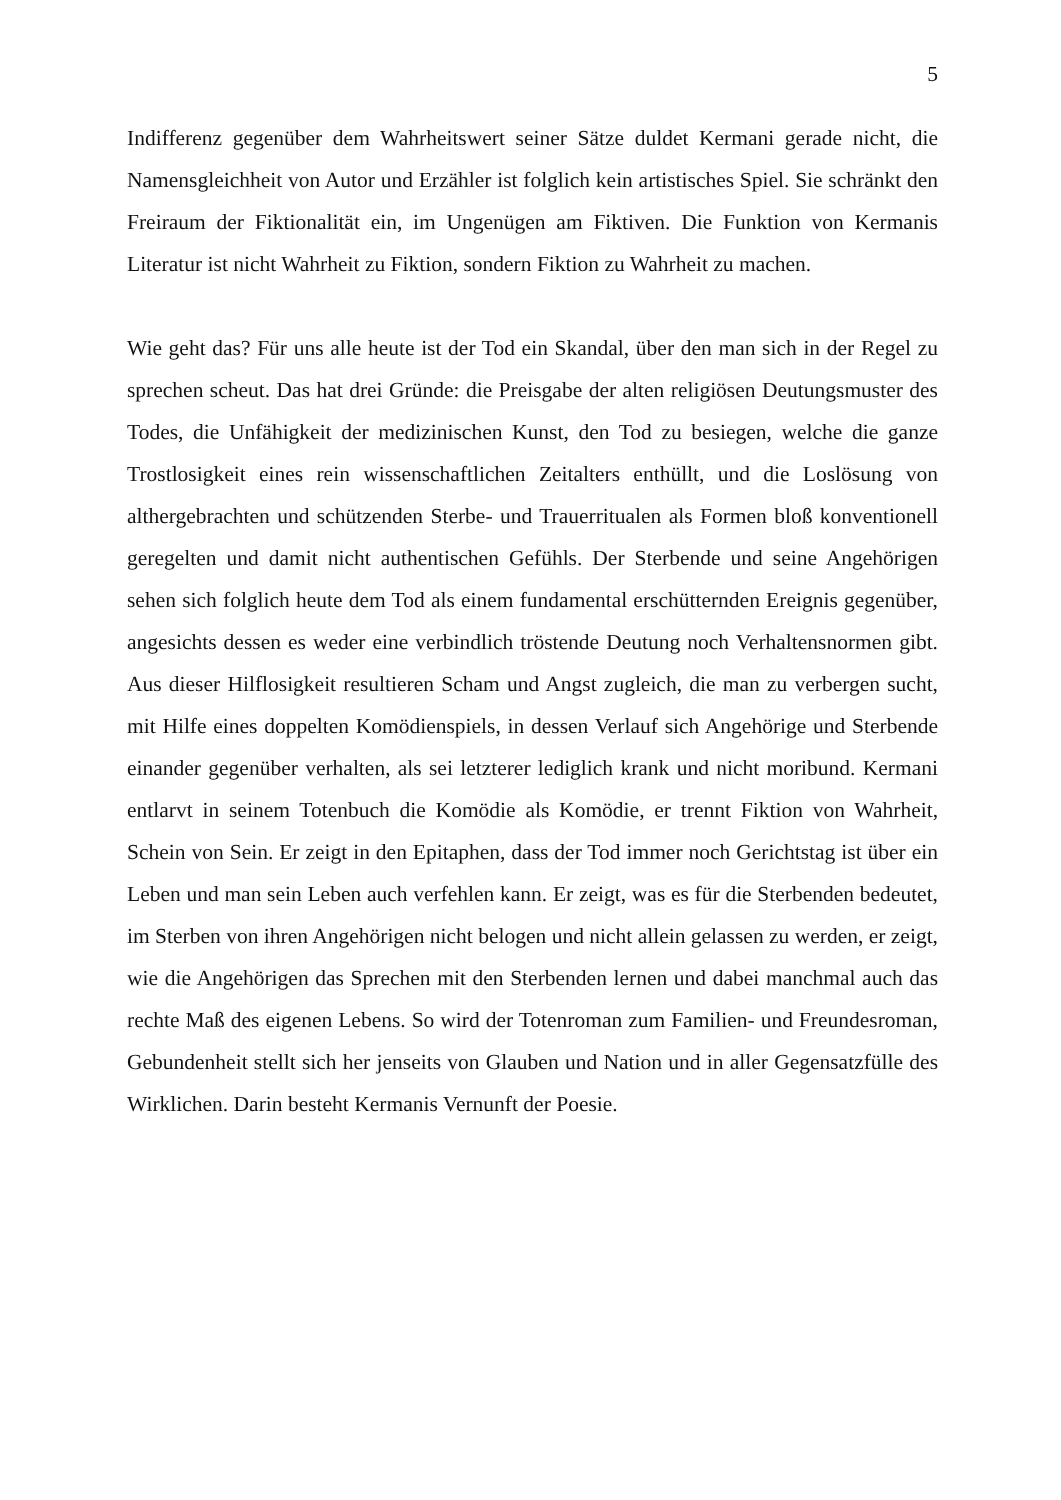5
Indifferenz gegenüber dem Wahrheitswert seiner Sätze duldet Kermani gerade nicht, die Namensgleichheit von Autor und Erzähler ist folglich kein artistisches Spiel. Sie schränkt den Freiraum der Fiktionalität ein, im Ungenügen am Fiktiven. Die Funktion von Kermanis Literatur ist nicht Wahrheit zu Fiktion, sondern Fiktion zu Wahrheit zu machen.
Wie geht das? Für uns alle heute ist der Tod ein Skandal, über den man sich in der Regel zu sprechen scheut. Das hat drei Gründe: die Preisgabe der alten religiösen Deutungsmuster des Todes, die Unfähigkeit der medizinischen Kunst, den Tod zu besiegen, welche die ganze Trostlosigkeit eines rein wissenschaftlichen Zeitalters enthüllt, und die Loslösung von althergebrachten und schützenden Sterbe- und Trauerritualen als Formen bloß konventionell geregelten und damit nicht authentischen Gefühls. Der Sterbende und seine Angehörigen sehen sich folglich heute dem Tod als einem fundamental erschütternden Ereignis gegenüber, angesichts dessen es weder eine verbindlich tröstende Deutung noch Verhaltensnormen gibt. Aus dieser Hilflosigkeit resultieren Scham und Angst zugleich, die man zu verbergen sucht, mit Hilfe eines doppelten Komödienspiels, in dessen Verlauf sich Angehörige und Sterbende einander gegenüber verhalten, als sei letzterer lediglich krank und nicht moribund. Kermani entlarvt in seinem Totenbuch die Komödie als Komödie, er trennt Fiktion von Wahrheit, Schein von Sein. Er zeigt in den Epitaphen, dass der Tod immer noch Gerichtstag ist über ein Leben und man sein Leben auch verfehlen kann. Er zeigt, was es für die Sterbenden bedeutet, im Sterben von ihren Angehörigen nicht belogen und nicht allein gelassen zu werden, er zeigt, wie die Angehörigen das Sprechen mit den Sterbenden lernen und dabei manchmal auch das rechte Maß des eigenen Lebens. So wird der Totenroman zum Familien- und Freundesroman, Gebundenheit stellt sich her jenseits von Glauben und Nation und in aller Gegensatzfülle des Wirklichen. Darin besteht Kermanis Vernunft der Poesie.